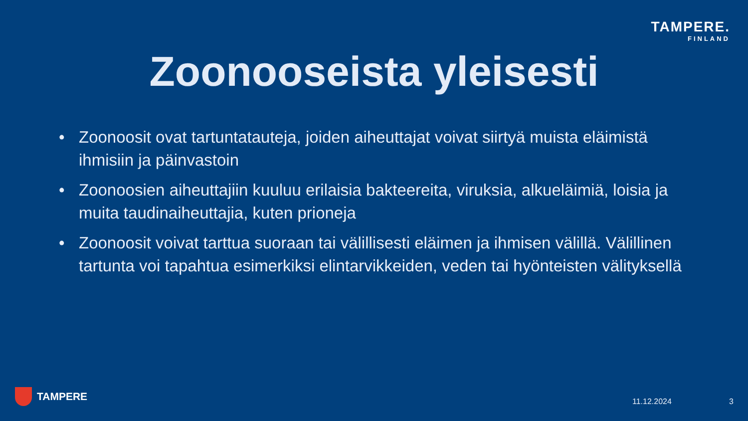TAMPERE.
FINLAND
Zoonooseista yleisesti
• Zoonoosit ovat tartuntatauteja, joiden aiheuttajat voivat siirtyä muista eläimistä ihmisiin ja päinvastoin
• Zoonoosien aiheuttajiin kuuluu erilaisia bakteereita, viruksia, alkueläimiä, loisia ja muita taudinaiheuttajia, kuten prioneja
• Zoonoosit voivat tarttua suoraan tai välillisesti eläimen ja ihmisen välillä. Välillinen tartunta voi tapahtua esimerkiksi elintarvikkeiden, veden tai hyönteisten välityksellä
TAMPERE 11.12.2024 3